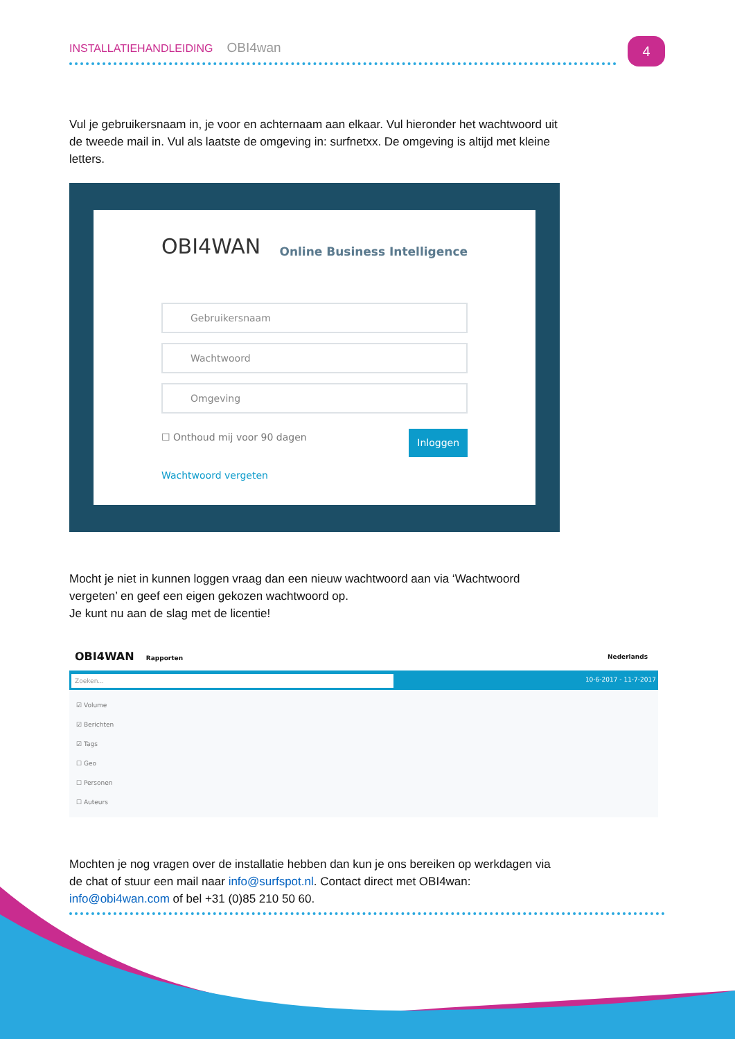INSTALLATIEHANDLEIDING OBI4wan 4
Vul je gebruikersnaam in, je voor en achternaam aan elkaar. Vul hieronder het wachtwoord uit de tweede mail in. Vul als laatste de omgeving in: surfnetxx. De omgeving is altijd met kleine letters.
OBI4WAN Online Business Intelligence
Gebruikersnaam
Wachtwoord
Omgeving
Inloggen ☐ Onthoud mij voor 90 dagen
Wachtwoord vergeten
Mocht je niet in kunnen loggen vraag dan een nieuw wachtwoord aan via ‘Wachtwoord vergeten’ en geef een eigen gekozen wachtwoord op.
Je kunt nu aan de slag met de licentie!
OBI4WAN Rapporten Nederlands
Zoeken... 10-6-2017 - 11-7-2017
☑ Volume
☑ Berichten
☑ Tags
☐ Geo
☐ Personen
☐ Auteurs
Mochten je nog vragen over de installatie hebben dan kun je ons bereiken op werkdagen via de chat of stuur een mail naar info@surfspot.nl. Contact direct met OBI4wan: info@obi4wan.com of bel +31 (0)85 210 50 60.